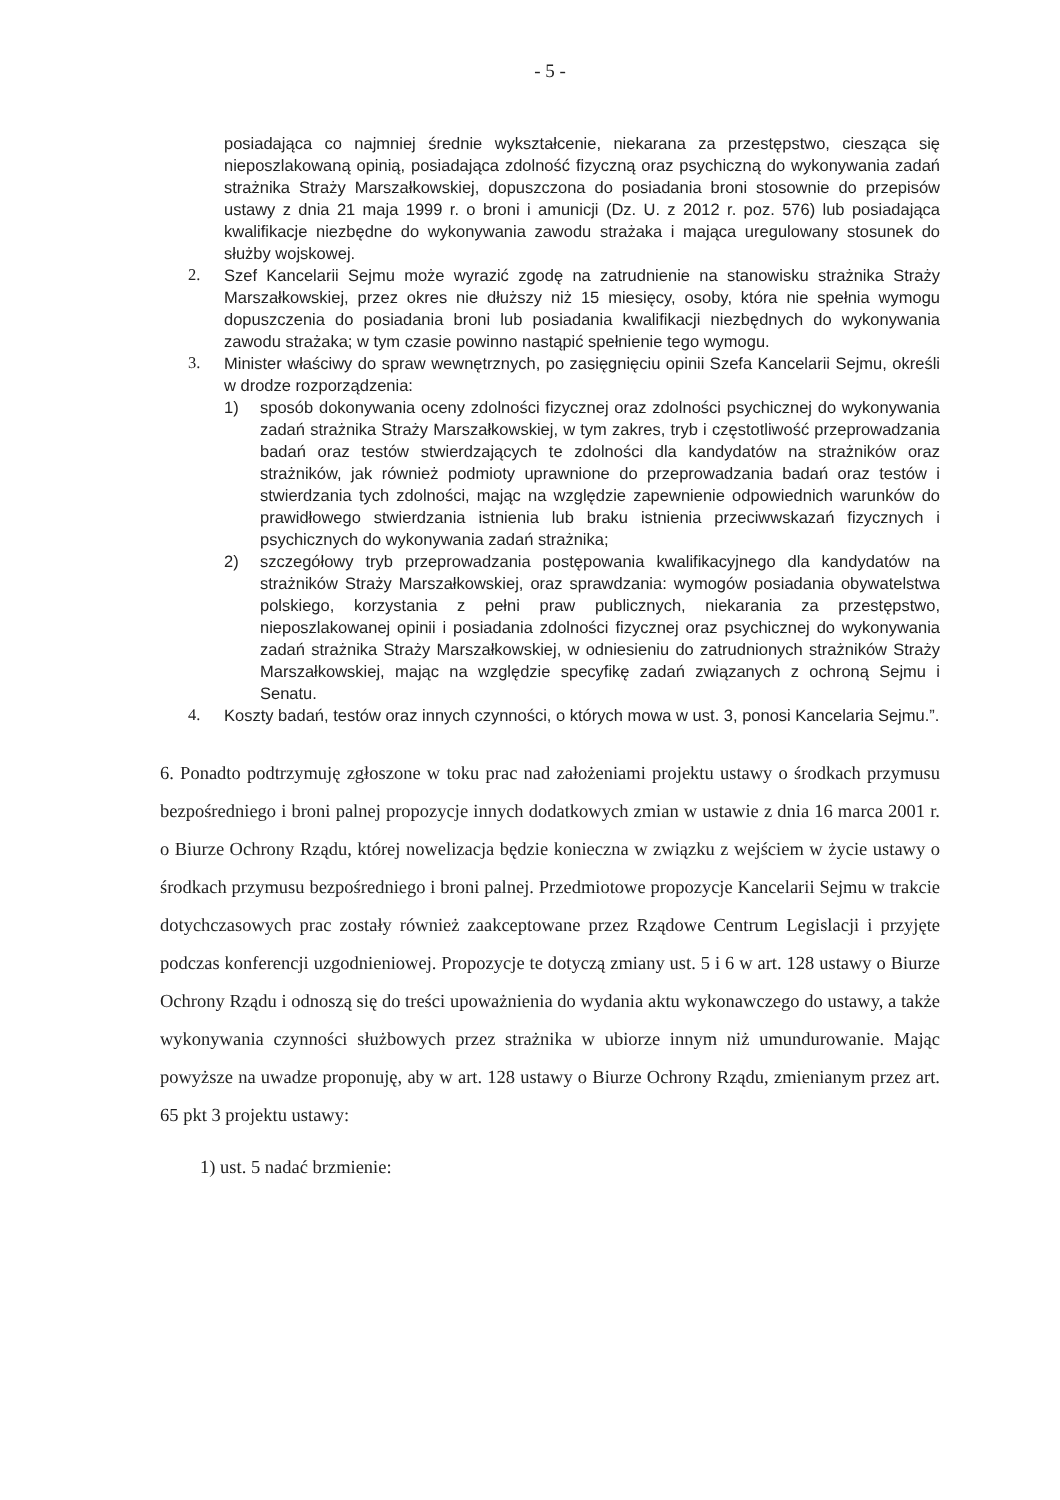- 5 -
posiadająca co najmniej średnie wykształcenie, niekarana za przestępstwo, ciesząca się nieposzlakowaną opinią, posiadająca zdolność fizyczną oraz psychiczną do wykonywania zadań strażnika Straży Marszałkowskiej, dopuszczona do posiadania broni stosownie do przepisów ustawy z dnia 21 maja 1999 r. o broni i amunicji (Dz. U. z 2012 r. poz. 576) lub posiadająca kwalifikacje niezbędne do wykonywania zawodu strażaka i mająca uregulowany stosunek do służby wojskowej.
2. Szef Kancelarii Sejmu może wyrazić zgodę na zatrudnienie na stanowisku strażnika Straży Marszałkowskiej, przez okres nie dłuższy niż 15 miesięcy, osoby, która nie spełnia wymogu dopuszczenia do posiadania broni lub posiadania kwalifikacji niezbędnych do wykonywania zawodu strażaka; w tym czasie powinno nastąpić spełnienie tego wymogu.
3. Minister właściwy do spraw wewnętrznych, po zasięgnięciu opinii Szefa Kancelarii Sejmu, określi w drodze rozporządzenia:
1) sposób dokonywania oceny zdolności fizycznej oraz zdolności psychicznej do wykonywania zadań strażnika Straży Marszałkowskiej, w tym zakres, tryb i częstotliwość przeprowadzania badań oraz testów stwierdzających te zdolności dla kandydatów na strażników oraz strażników, jak również podmioty uprawnione do przeprowadzania badań oraz testów i stwierdzania tych zdolności, mając na względzie zapewnienie odpowiednich warunków do prawidłowego stwierdzania istnienia lub braku istnienia przeciwwskazań fizycznych i psychicznych do wykonywania zadań strażnika;
2) szczegółowy tryb przeprowadzania postępowania kwalifikacyjnego dla kandydatów na strażników Straży Marszałkowskiej, oraz sprawdzania: wymogów posiadania obywatelstwa polskiego, korzystania z pełni praw publicznych, niekarania za przestępstwo, nieposzlakowanej opinii i posiadania zdolności fizycznej oraz psychicznej do wykonywania zadań strażnika Straży Marszałkowskiej, w odniesieniu do zatrudnionych strażników Straży Marszałkowskiej, mając na względzie specyfikę zadań związanych z ochroną Sejmu i Senatu.
4. Koszty badań, testów oraz innych czynności, o których mowa w ust. 3, ponosi Kancelaria Sejmu.”.
6. Ponadto podtrzymuję zgłoszone w toku prac nad założeniami projektu ustawy o środkach przymusu bezpośredniego i broni palnej propozycje innych dodatkowych zmian w ustawie z dnia 16 marca 2001 r. o Biurze Ochrony Rządu, której nowelizacja będzie konieczna w związku z wejściem w życie ustawy o środkach przymusu bezpośredniego i broni palnej. Przedmiotowe propozycje Kancelarii Sejmu w trakcie dotychczasowych prac zostały również zaakceptowane przez Rządowe Centrum Legislacji i przyjęte podczas konferencji uzgodnieniowej. Propozycje te dotyczą zmiany ust. 5 i 6 w art. 128 ustawy o Biurze Ochrony Rządu i odnoszą się do treści upoważnienia do wydania aktu wykonawczego do ustawy, a także wykonywania czynności służbowych przez strażnika w ubiorze innym niż umundurowanie. Mając powyższe na uwadze proponuję, aby w art. 128 ustawy o Biurze Ochrony Rządu, zmienianym przez art. 65 pkt 3 projektu ustawy:
1) ust. 5 nadać brzmienie: